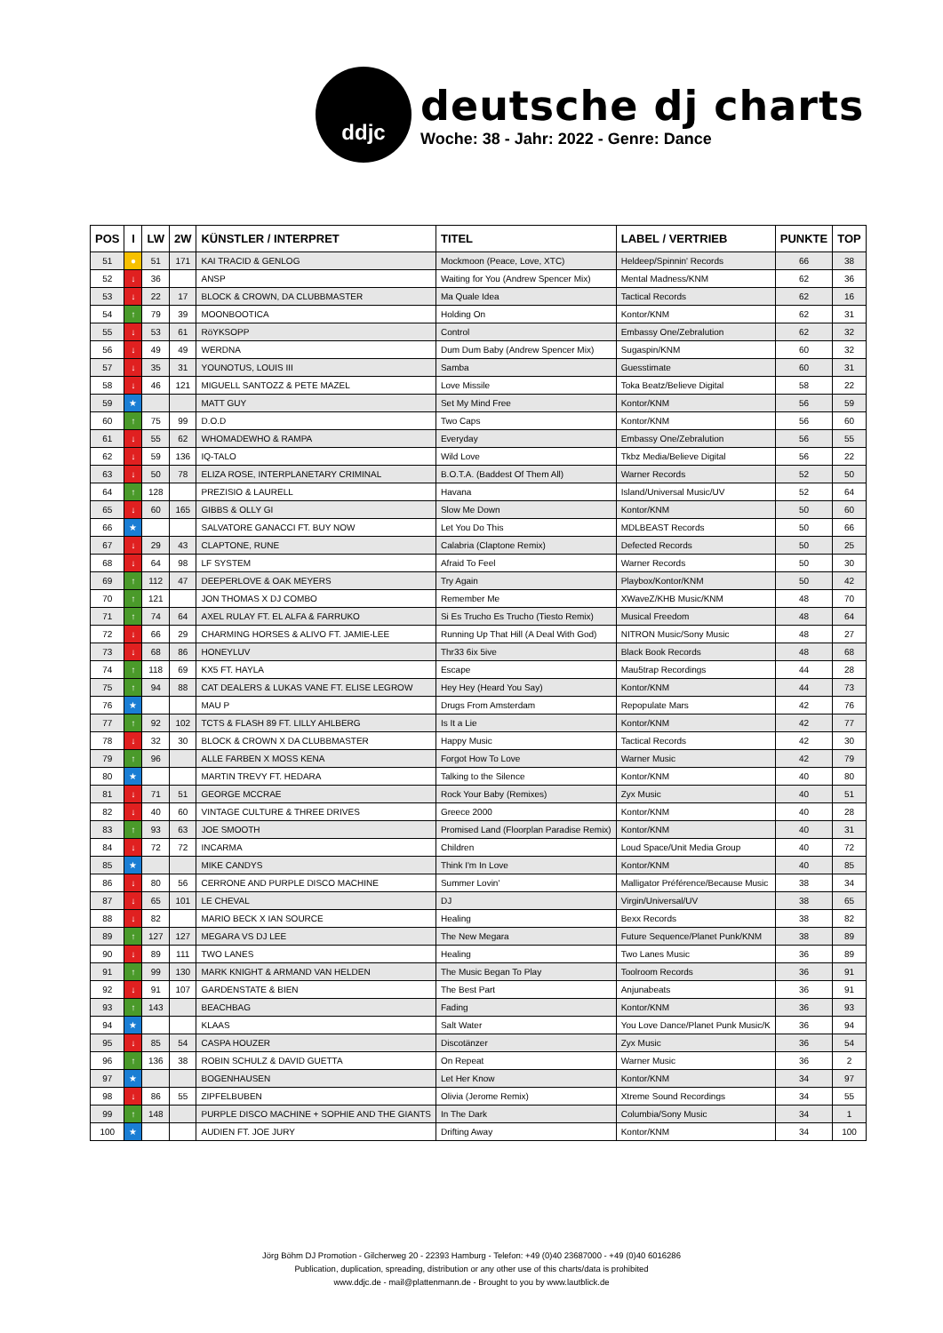ddjc
deutsche dj charts
Woche: 38 - Jahr: 2022 - Genre: Dance
| POS | I | LW | 2W | KÜNSTLER / INTERPRET | TITEL | LABEL / VERTRIEB | PUNKTE | TOP |
| --- | --- | --- | --- | --- | --- | --- | --- | --- |
| 51 | ● | 51 | 171 | KAI TRACID & GENLOG | Mockmoon (Peace, Love, XTC) | Heldeep/Spinnin' Records | 66 | 38 |
| 52 | ↓ | 36 | | ANSP | Waiting for You (Andrew Spencer Mix) | Mental Madness/KNM | 62 | 36 |
| 53 | ↓ | 22 | 17 | BLOCK & CROWN, DA CLUBBMASTER | Ma Quale Idea | Tactical Records | 62 | 16 |
| 54 | ↑ | 79 | 39 | MOONBOOTICA | Holding On | Kontor/KNM | 62 | 31 |
| 55 | ↓ | 53 | 61 | RöYKSOPP | Control | Embassy One/Zebralution | 62 | 32 |
| 56 | ↓ | 49 | 49 | WERDNA | Dum Dum Baby (Andrew Spencer Mix) | Sugaspin/KNM | 60 | 32 |
| 57 | ↓ | 35 | 31 | YOUNOTUS, LOUIS III | Samba | Guesstimate | 60 | 31 |
| 58 | ↓ | 46 | 121 | MIGUELL SANTOZZ & PETE MAZEL | Love Missile | Toka Beatz/Believe Digital | 58 | 22 |
| 59 | ★ | | | MATT GUY | Set My Mind Free | Kontor/KNM | 56 | 59 |
| 60 | ↑ | 75 | 99 | D.O.D | Two Caps | Kontor/KNM | 56 | 60 |
| 61 | ↓ | 55 | 62 | WHOMADEWHO & RAMPA | Everyday | Embassy One/Zebralution | 56 | 55 |
| 62 | ↓ | 59 | 136 | IQ-TALO | Wild Love | Tkbz Media/Believe Digital | 56 | 22 |
| 63 | ↓ | 50 | 78 | ELIZA ROSE, INTERPLANETARY CRIMINAL | B.O.T.A. (Baddest Of Them All) | Warner Records | 52 | 50 |
| 64 | ↑ | 128 | | PREZISIO & LAURELL | Havana | Island/Universal Music/UV | 52 | 64 |
| 65 | ↓ | 60 | 165 | GIBBS & OLLY GI | Slow Me Down | Kontor/KNM | 50 | 60 |
| 66 | ★ | | | SALVATORE GANACCI FT. BUY NOW | Let You Do This | MDLBEAST Records | 50 | 66 |
| 67 | ↓ | 29 | 43 | CLAPTONE, RUNE | Calabria (Claptone Remix) | Defected Records | 50 | 25 |
| 68 | ↓ | 64 | 98 | LF SYSTEM | Afraid To Feel | Warner Records | 50 | 30 |
| 69 | ↑ | 112 | 47 | DEEPERLOVE & OAK MEYERS | Try Again | Playbox/Kontor/KNM | 50 | 42 |
| 70 | ↑ | 121 | | JON THOMAS X DJ COMBO | Remember Me | XWaveZ/KHB Music/KNM | 48 | 70 |
| 71 | ↑ | 74 | 64 | AXEL RULAY FT. EL ALFA & FARRUKO | Si Es Trucho Es Trucho (Tiesto Remix) | Musical Freedom | 48 | 64 |
| 72 | ↓ | 66 | 29 | CHARMING HORSES & ALIVO FT. JAMIE-LEE | Running Up That Hill (A Deal With God) | NITRON Music/Sony Music | 48 | 27 |
| 73 | ↓ | 68 | 86 | HONEYLUV | Thr33 6ix 5ive | Black Book Records | 48 | 68 |
| 74 | ↑ | 118 | 69 | KX5 FT. HAYLA | Escape | Mau5trap Recordings | 44 | 28 |
| 75 | ↑ | 94 | 88 | CAT DEALERS & LUKAS VANE FT. ELISE LEGROW | Hey Hey (Heard You Say) | Kontor/KNM | 44 | 73 |
| 76 | ★ | | | MAU P | Drugs From Amsterdam | Repopulate Mars | 42 | 76 |
| 77 | ↑ | 92 | 102 | TCTS & FLASH 89 FT. LILLY AHLBERG | Is It a Lie | Kontor/KNM | 42 | 77 |
| 78 | ↓ | 32 | 30 | BLOCK & CROWN X DA CLUBBMASTER | Happy Music | Tactical Records | 42 | 30 |
| 79 | ↑ | 96 | | ALLE FARBEN X MOSS KENA | Forgot How To Love | Warner Music | 42 | 79 |
| 80 | ★ | | | MARTIN TREVY FT. HEDARA | Talking to the Silence | Kontor/KNM | 40 | 80 |
| 81 | ↓ | 71 | 51 | GEORGE MCCRAE | Rock Your Baby (Remixes) | Zyx Music | 40 | 51 |
| 82 | ↓ | 40 | 60 | VINTAGE CULTURE & THREE DRIVES | Greece 2000 | Kontor/KNM | 40 | 28 |
| 83 | ↑ | 93 | 63 | JOE SMOOTH | Promised Land (Floorplan Paradise Remix) | Kontor/KNM | 40 | 31 |
| 84 | ↓ | 72 | 72 | INCARMA | Children | Loud Space/Unit Media Group | 40 | 72 |
| 85 | ★ | | | MIKE CANDYS | Think I'm In Love | Kontor/KNM | 40 | 85 |
| 86 | ↓ | 80 | 56 | CERRONE AND PURPLE DISCO MACHINE | Summer Lovin' | Malligator Préférence/Because Music | 38 | 34 |
| 87 | ↓ | 65 | 101 | LE CHEVAL | DJ | Virgin/Universal/UV | 38 | 65 |
| 88 | ↓ | 82 | | MARIO BECK X IAN SOURCE | Healing | Bexx Records | 38 | 82 |
| 89 | ↑ | 127 | 127 | MEGARA VS DJ LEE | The New Megara | Future Sequence/Planet Punk/KNM | 38 | 89 |
| 90 | ↓ | 89 | 111 | TWO LANES | Healing | Two Lanes Music | 36 | 89 |
| 91 | ↑ | 99 | 130 | MARK KNIGHT & ARMAND VAN HELDEN | The Music Began To Play | Toolroom Records | 36 | 91 |
| 92 | ↓ | 91 | 107 | GARDENSTATE & BIEN | The Best Part | Anjunabeats | 36 | 91 |
| 93 | ↑ | 143 | | BEACHBAG | Fading | Kontor/KNM | 36 | 93 |
| 94 | ★ | | | KLAAS | Salt Water | You Love Dance/Planet Punk Music/K | 36 | 94 |
| 95 | ↓ | 85 | 54 | CASPA HOUZER | Discotänzer | Zyx Music | 36 | 54 |
| 96 | ↑ | 136 | 38 | ROBIN SCHULZ & DAVID GUETTA | On Repeat | Warner Music | 36 | 2 |
| 97 | ★ | | | BOGENHAUSEN | Let Her Know | Kontor/KNM | 34 | 97 |
| 98 | ↓ | 86 | 55 | ZIPFELBUBEN | Olivia (Jerome Remix) | Xtreme Sound Recordings | 34 | 55 |
| 99 | ↑ | 148 | | PURPLE DISCO MACHINE + SOPHIE AND THE GIANTS | In The Dark | Columbia/Sony Music | 34 | 1 |
| 100 | ★ | | | AUDIEN FT. JOE JURY | Drifting Away | Kontor/KNM | 34 | 100 |
Jörg Böhm DJ Promotion - Gilcherweg 20 - 22393 Hamburg - Telefon: +49 (0)40 23687000 - +49 (0)40 6016286
Publication, duplication, spreading, distribution or any other use of this charts/data is prohibited
www.ddjc.de - mail@plattenmann.de - Brought to you by www.lautblick.de